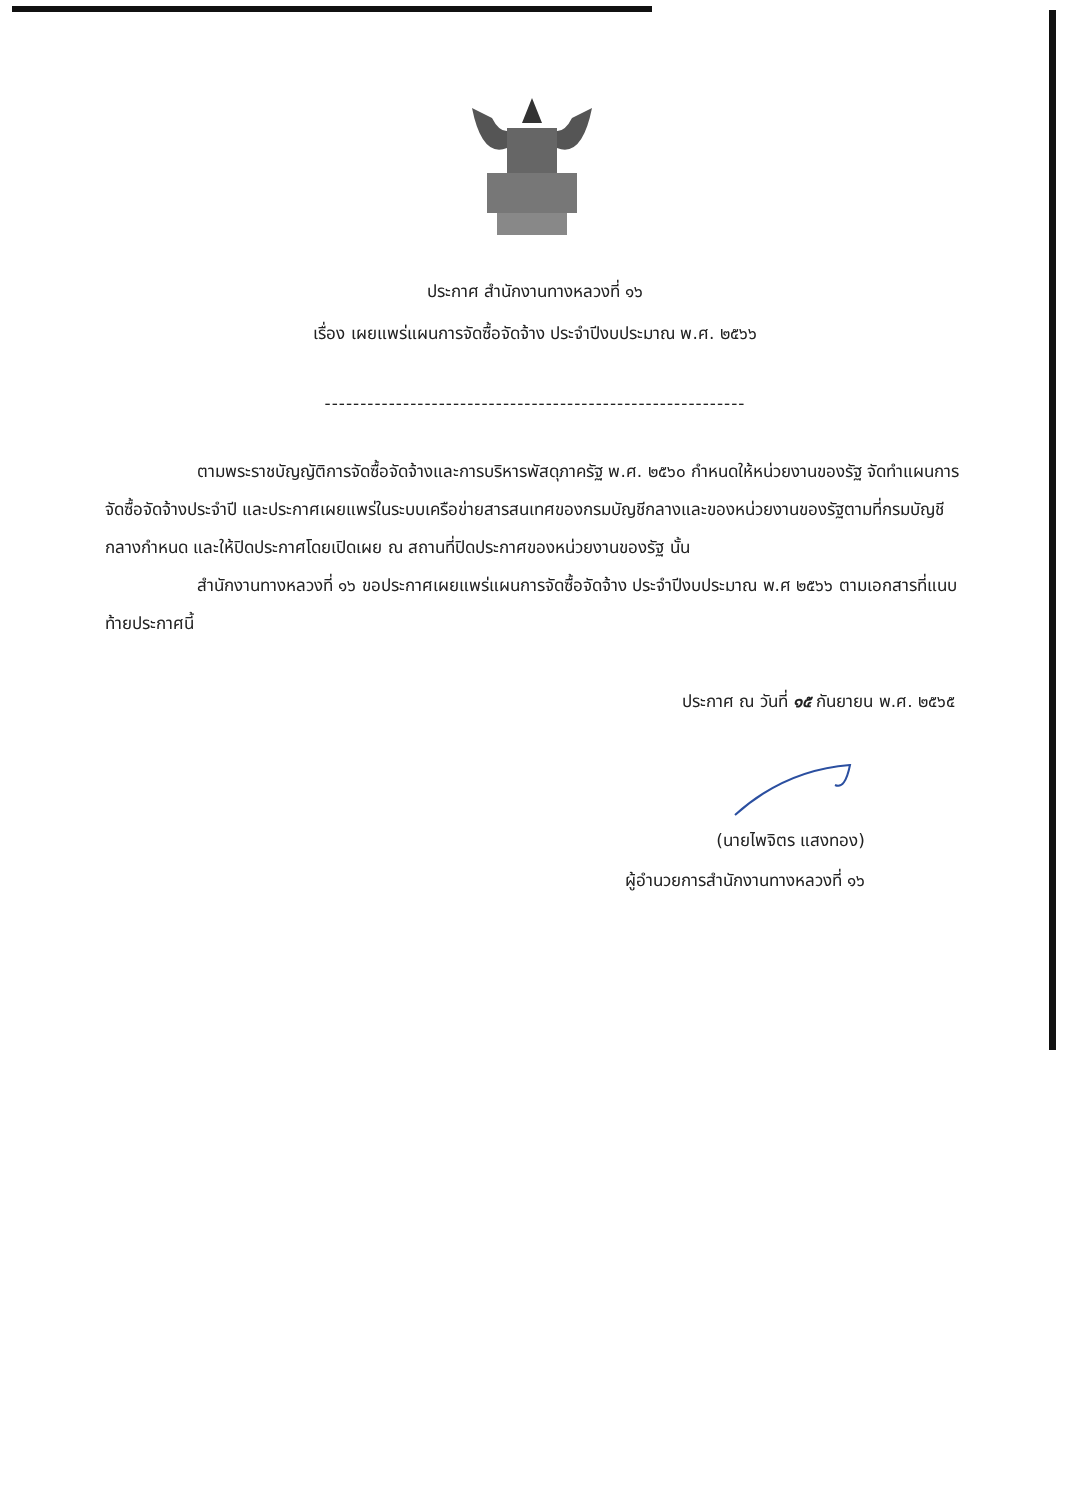ประกาศ สำนักงานทางหลวงที่ ๑๖
เรื่อง เผยแพร่แผนการจัดซื้อจัดจ้าง ประจำปีงบประมาณ พ.ศ. ๒๕๖๖
-----------------------------------------------------------
ตามพระราชบัญญัติการจัดซื้อจัดจ้างและการบริหารพัสดุภาครัฐ พ.ศ. ๒๕๖๐ กำหนดให้หน่วยงานของรัฐ จัดทำแผนการจัดซื้อจัดจ้างประจำปี และประกาศเผยแพร่ในระบบเครือข่ายสารสนเทศของกรมบัญชีกลางและของหน่วยงานของรัฐตามที่กรมบัญชีกลางกำหนด และให้ปิดประกาศโดยเปิดเผย ณ สถานที่ปิดประกาศของหน่วยงานของรัฐ นั้น
สำนักงานทางหลวงที่ ๑๖ ขอประกาศเผยแพร่แผนการจัดซื้อจัดจ้าง ประจำปีงบประมาณ พ.ศ ๒๕๖๖ ตามเอกสารที่แนบท้ายประกาศนี้
ประกาศ ณ วันที่ ๑๕ กันยายน พ.ศ. ๒๕๖๕
(นายไพจิตร แสงทอง)
ผู้อำนวยการสำนักงานทางหลวงที่ ๑๖